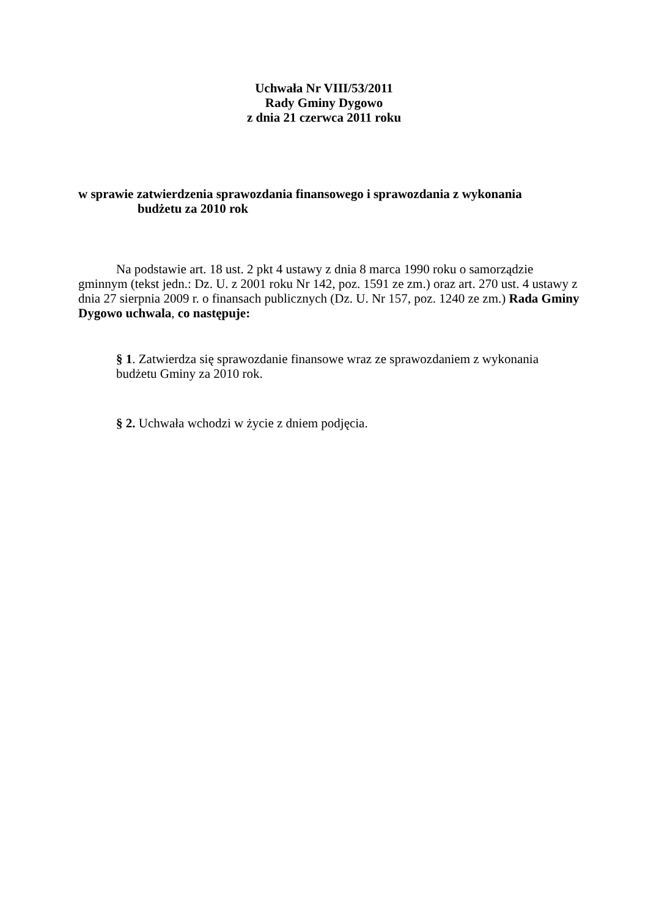Uchwała Nr VIII/53/2011
Rady Gminy Dygowo
z dnia 21 czerwca 2011 roku
w sprawie zatwierdzenia sprawozdania finansowego i sprawozdania z wykonania
budżetu za 2010 rok
Na podstawie art. 18 ust. 2 pkt 4 ustawy z dnia 8 marca 1990 roku o samorządzie gminnym (tekst jedn.: Dz. U. z 2001 roku Nr 142, poz. 1591 ze zm.) oraz art. 270 ust. 4 ustawy z dnia 27 sierpnia 2009 r. o finansach publicznych (Dz. U. Nr 157, poz. 1240 ze zm.) Rada Gminy Dygowo uchwala, co następuje:
§ 1. Zatwierdza się sprawozdanie finansowe wraz ze sprawozdaniem z wykonania budżetu Gminy za 2010 rok.
§ 2. Uchwała wchodzi w życie z dniem podjęcia.